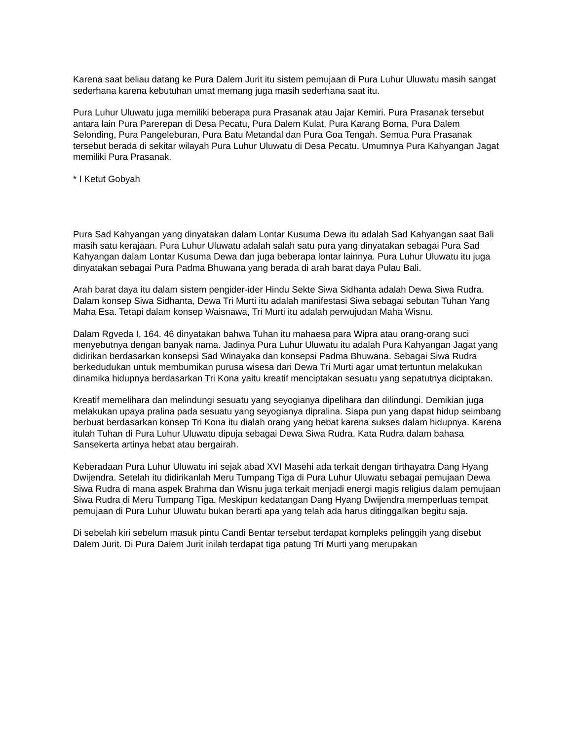Karena saat beliau datang ke Pura Dalem Jurit itu sistem pemujaan di Pura Luhur Uluwatu masih sangat sederhana karena kebutuhan umat memang juga masih sederhana saat itu.
Pura Luhur Uluwatu juga memiliki beberapa pura Prasanak atau Jajar Kemiri. Pura Prasanak tersebut antara lain Pura Parerepan di Desa Pecatu, Pura Dalem Kulat, Pura Karang Boma, Pura Dalem Selonding, Pura Pangeleburan, Pura Batu Metandal dan Pura Goa Tengah. Semua Pura Prasanak tersebut berada di sekitar wilayah Pura Luhur Uluwatu di Desa Pecatu. Umumnya Pura Kahyangan Jagat memiliki Pura Prasanak.
* I Ketut Gobyah
Pura Sad Kahyangan yang dinyatakan dalam Lontar Kusuma Dewa itu adalah Sad Kahyangan saat Bali masih satu kerajaan. Pura Luhur Uluwatu adalah salah satu pura yang dinyatakan sebagai Pura Sad Kahyangan dalam Lontar Kusuma Dewa dan juga beberapa lontar lainnya. Pura Luhur Uluwatu itu juga dinyatakan sebagai Pura Padma Bhuwana yang berada di arah barat daya Pulau Bali.
Arah barat daya itu dalam sistem pengider-ider Hindu Sekte Siwa Sidhanta adalah Dewa Siwa Rudra. Dalam konsep Siwa Sidhanta, Dewa Tri Murti itu adalah manifestasi Siwa sebagai sebutan Tuhan Yang Maha Esa. Tetapi dalam konsep Waisnawa, Tri Murti itu adalah perwujudan Maha Wisnu.
Dalam Rgveda I, 164. 46 dinyatakan bahwa Tuhan itu mahaesa para Wipra atau orang-orang suci menyebutnya dengan banyak nama. Jadinya Pura Luhur Uluwatu itu adalah Pura Kahyangan Jagat yang didirikan berdasarkan konsepsi Sad Winayaka dan konsepsi Padma Bhuwana. Sebagai Siwa Rudra berkedudukan untuk membumikan purusa wisesa dari Dewa Tri Murti agar umat tertuntun melakukan dinamika hidupnya berdasarkan Tri Kona yaitu kreatif menciptakan sesuatu yang sepatutnya diciptakan.
Kreatif memelihara dan melindungi sesuatu yang seyogianya dipelihara dan dilindungi. Demikian juga melakukan upaya pralina pada sesuatu yang seyogianya dipralina. Siapa pun yang dapat hidup seimbang berbuat berdasarkan konsep Tri Kona itu dialah orang yang hebat karena sukses dalam hidupnya. Karena itulah Tuhan di Pura Luhur Uluwatu dipuja sebagai Dewa Siwa Rudra. Kata Rudra dalam bahasa Sansekerta artinya hebat atau bergairah.
Keberadaan Pura Luhur Uluwatu ini sejak abad XVI Masehi ada terkait dengan tirthayatra Dang Hyang Dwijendra. Setelah itu didirikanlah Meru Tumpang Tiga di Pura Luhur Uluwatu sebagai pemujaan Dewa Siwa Rudra di mana aspek Brahma dan Wisnu juga terkait menjadi energi magis religius dalam pemujaan Siwa Rudra di Meru Tumpang Tiga. Meskipun kedatangan Dang Hyang Dwijendra memperluas tempat pemujaan di Pura Luhur Uluwatu bukan berarti apa yang telah ada harus ditinggalkan begitu saja.
Di sebelah kiri sebelum masuk pintu Candi Bentar tersebut terdapat kompleks pelinggih yang disebut Dalem Jurit. Di Pura Dalem Jurit inilah terdapat tiga patung Tri Murti yang merupakan